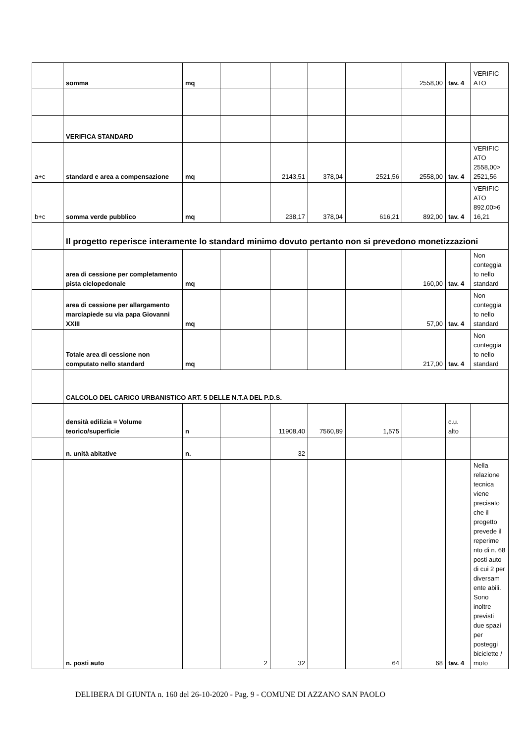| | somma | mq | | | | | 2558,00 | tav. 4 | VERIFIC ATO |
| | VERIFICA STANDARD | | | | | | | | |
| a+c | standard e area a compensazione | mq | | 2143,51 | 378,04 | 2521,56 | 2558,00 | tav. 4 | VERIFIC ATO 2558,00> 2521,56 |
| b+c | somma verde pubblico | mq | | 238,17 | 378,04 | 616,21 | 892,00 | tav. 4 | VERIFIC ATO 892,00>6 16,21 |
| | Il progetto reperisce interamente lo standard minimo dovuto pertanto non si prevedono monetizzazioni | | | | | | | | |
| | area di cessione per completamento pista ciclopedonale | mq | | | | | 160,00 | tav. 4 | Non conteggia to nello standard |
| | area di cessione per allargamento marciapiede su via papa Giovanni XXIII | mq | | | | | 57,00 | tav. 4 | Non conteggia to nello standard |
| | Totale area di cessione non computato nello standard | mq | | | | | 217,00 | tav. 4 | Non conteggia to nello standard |
| | CALCOLO DEL CARICO URBANISTICO ART. 5 DELLE N.T.A DEL P.D.S. | | | | | | | | |
| | densità edilizia = Volume teorico/superficie | n | | 11908,40 | 7560,89 | 1,575 | | c.u. alto | |
| | n. unità abitative | n. | | 32 | | | | | |
| | n. posti auto | | 2 | 32 | | 64 | 68 | tav. 4 | Nella relazione tecnica viene precisato che il progetto prevede il reperime nto di n. 68 posti auto di cui 2 per diversam ente abili. Sono inoltre previsti due spazi per posteggi biciclette / moto |
DELIBERA DI GIUNTA n. 160 del 26-10-2020 - Pag. 9 - COMUNE DI AZZANO SAN PAOLO